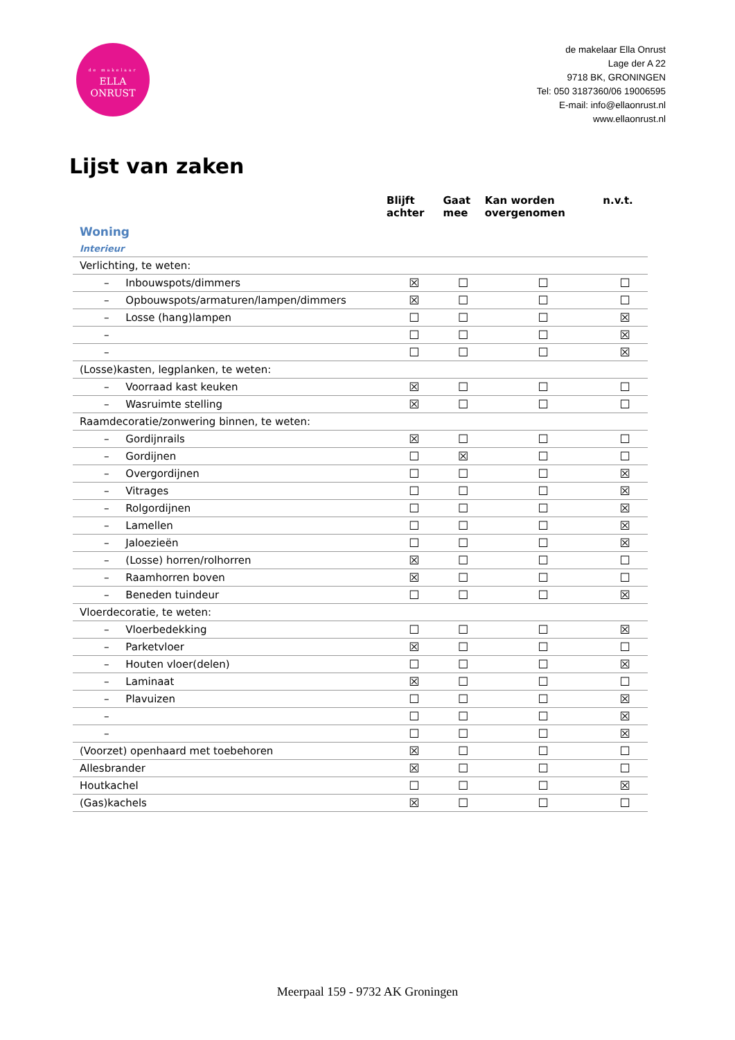de makelaar
ELLA
ONRUST
de makelaar Ella Onrust
Lage der A 22
9718 BK, GRONINGEN
Tel: 050 3187360/06 19006595
E-mail: info@ellaonrust.nl
www.ellaonrust.nl
Lijst van zaken
| | Blijft achter | Gaat mee | Kan worden overgenomen | n.v.t. |
| --- | --- | --- | --- | --- |
| Woning | | | | |
| Interieur | | | | |
| Verlichting, te weten: | | | | |
| – Inbouwspots/dimmers | ☒ | ☐ | ☐ | ☐ |
| – Opbouwspots/armaturen/lampen/dimmers | ☒ | ☐ | ☐ | ☐ |
| – Losse (hang)lampen | ☐ | ☐ | ☐ | ☒ |
| – | ☐ | ☐ | ☐ | ☒ |
| – | ☐ | ☐ | ☐ | ☒ |
| (Losse)kasten, legplanken, te weten: | | | | |
| – Voorraad kast keuken | ☒ | ☐ | ☐ | ☐ |
| – Wasruimte stelling | ☒ | ☐ | ☐ | ☐ |
| Raamdecoratie/zonwering binnen, te weten: | | | | |
| – Gordijnrails | ☒ | ☐ | ☐ | ☐ |
| – Gordijnen | ☐ | ☒ | ☐ | ☐ |
| – Overgordijnen | ☐ | ☐ | ☐ | ☒ |
| – Vitrages | ☐ | ☐ | ☐ | ☒ |
| – Rolgordijnen | ☐ | ☐ | ☐ | ☒ |
| – Lamellen | ☐ | ☐ | ☐ | ☒ |
| – Jaloezieën | ☐ | ☐ | ☐ | ☒ |
| – (Losse) horren/rolhorren | ☒ | ☐ | ☐ | ☐ |
| – Raamhorren boven | ☒ | ☐ | ☐ | ☐ |
| – Beneden tuindeur | ☐ | ☐ | ☐ | ☒ |
| Vloerdecoratie, te weten: | | | | |
| – Vloerbedekking | ☐ | ☐ | ☐ | ☒ |
| – Parketvloer | ☒ | ☐ | ☐ | ☐ |
| – Houten vloer(delen) | ☐ | ☐ | ☐ | ☒ |
| – Laminaat | ☒ | ☐ | ☐ | ☐ |
| – Plavuizen | ☐ | ☐ | ☐ | ☒ |
| – | ☐ | ☐ | ☐ | ☒ |
| – | ☐ | ☐ | ☐ | ☒ |
| (Voorzet) openhaard met toebehoren | ☒ | ☐ | ☐ | ☐ |
| Allesbrander | ☒ | ☐ | ☐ | ☐ |
| Houtkachel | ☐ | ☐ | ☐ | ☒ |
| (Gas)kachels | ☒ | ☐ | ☐ | ☐ |
Meerpaal 159 - 9732 AK Groningen